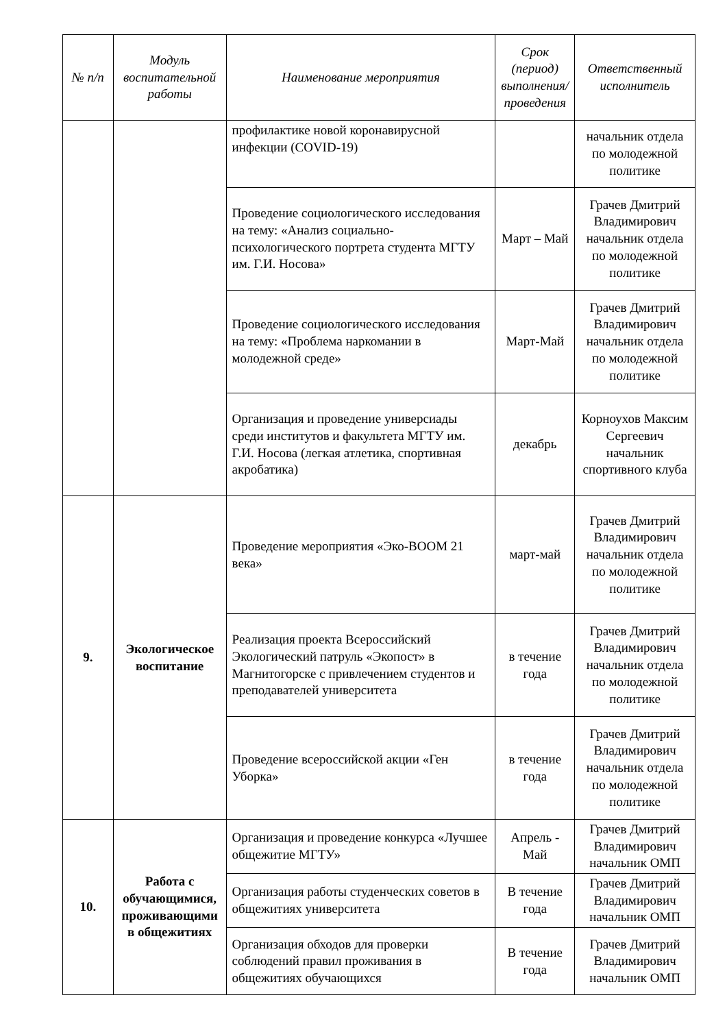| № п/п | Модуль воспитательной работы | Наименование мероприятия | Срок (период) выполнения/проведения | Ответственный исполнитель |
| --- | --- | --- | --- | --- |
| | | профилактике новой коронавирусной инфекции (COVID-19) | | начальник отдела по молодежной политике |
| | | Проведение социологического исследования на тему: «Анализ социально-психологического портрета студента МГТУ им. Г.И. Носова» | Март – Май | Грачев Дмитрий Владимирович начальник отдела по молодежной политике |
| | | Проведение социологического исследования на тему: «Проблема наркомании в молодежной среде» | Март-Май | Грачев Дмитрий Владимирович начальник отдела по молодежной политике |
| | | Организация и проведение универсиады среди институтов и факультета МГТУ им. Г.И. Носова (легкая атлетика, спортивная акробатика) | декабрь | Корноухов Максим Сергеевич начальник спортивного клуба |
| 9. | Экологическое воспитание | Проведение мероприятия «Эко-BOOM 21 века» | март-май | Грачев Дмитрий Владимирович начальник отдела по молодежной политике |
| | | Реализация проекта Всероссийский Экологический патруль «Экопост» в Магнитогорске с привлечением студентов и преподавателей университета | в течение года | Грачев Дмитрий Владимирович начальник отдела по молодежной политике |
| | | Проведение всероссийской акции «Ген Уборка» | в течение года | Грачев Дмитрий Владимирович начальник отдела по молодежной политике |
| 10. | Работа с обучающимися, проживающими в общежитиях | Организация и проведение конкурса «Лучшее общежитие МГТУ» | Апрель - Май | Грачев Дмитрий Владимирович начальник ОМП |
| | | Организация работы студенческих советов в общежитиях университета | В течение года | Грачев Дмитрий Владимирович начальник ОМП |
| | | Организация обходов для проверки соблюдений правил проживания в общежитиях обучающихся | В течение года | Грачев Дмитрий Владимирович начальник ОМП |